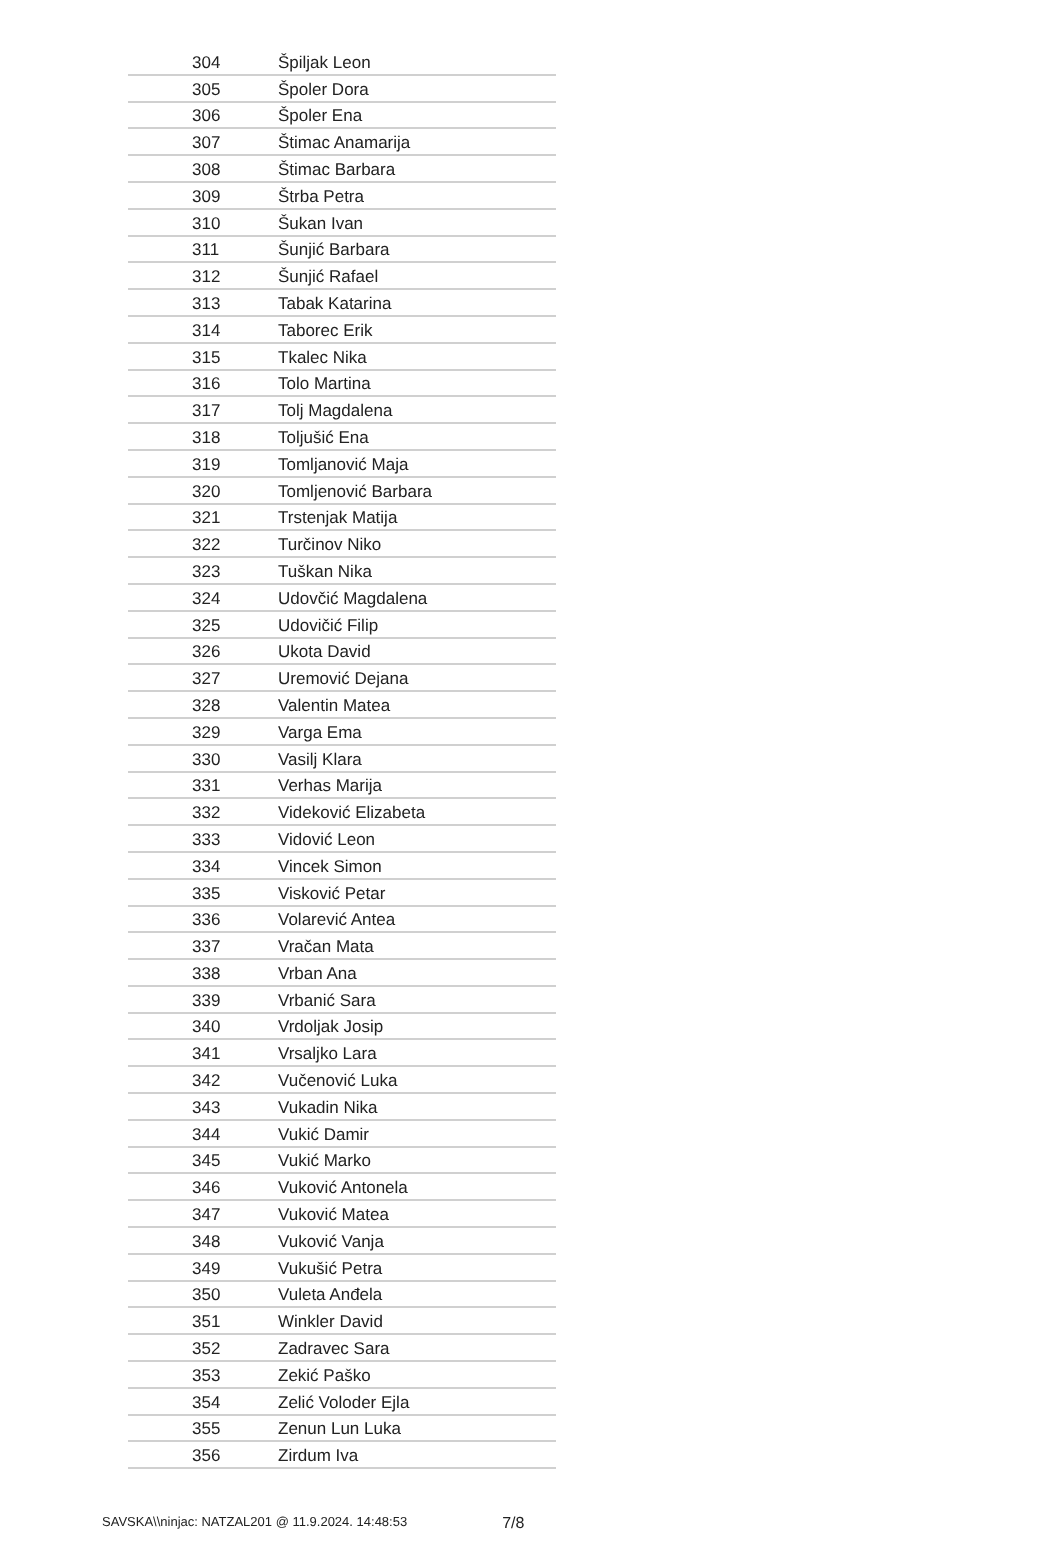| 304 | Špiljak Leon |
| 305 | Špoler Dora |
| 306 | Špoler Ena |
| 307 | Štimac Anamarija |
| 308 | Štimac Barbara |
| 309 | Štrba Petra |
| 310 | Šukan Ivan |
| 311 | Šunjić Barbara |
| 312 | Šunjić Rafael |
| 313 | Tabak Katarina |
| 314 | Taborec Erik |
| 315 | Tkalec Nika |
| 316 | Tolo Martina |
| 317 | Tolj Magdalena |
| 318 | Toljušić Ena |
| 319 | Tomljanović Maja |
| 320 | Tomljenović Barbara |
| 321 | Trstenjak Matija |
| 322 | Turčinov Niko |
| 323 | Tuškan Nika |
| 324 | Udovčić Magdalena |
| 325 | Udovičić Filip |
| 326 | Ukota David |
| 327 | Uremović Dejana |
| 328 | Valentin Matea |
| 329 | Varga Ema |
| 330 | Vasilj Klara |
| 331 | Verhas Marija |
| 332 | Videković Elizabeta |
| 333 | Vidović Leon |
| 334 | Vincek Simon |
| 335 | Visković Petar |
| 336 | Volarević Antea |
| 337 | Vračan Mata |
| 338 | Vrban Ana |
| 339 | Vrbanić Sara |
| 340 | Vrdoljak Josip |
| 341 | Vrsaljko Lara |
| 342 | Vučenović Luka |
| 343 | Vukadin Nika |
| 344 | Vukić Damir |
| 345 | Vukić Marko |
| 346 | Vuković Antonela |
| 347 | Vuković Matea |
| 348 | Vuković Vanja |
| 349 | Vukušić Petra |
| 350 | Vuleta Anđela |
| 351 | Winkler David |
| 352 | Zadravec Sara |
| 353 | Zekić Paško |
| 354 | Zelić Voloder Ejla |
| 355 | Zenun Lun Luka |
| 356 | Zirdum Iva |
SAVSKA\\ninjac: NATZAL201 @ 11.9.2024. 14:48:53 7/8